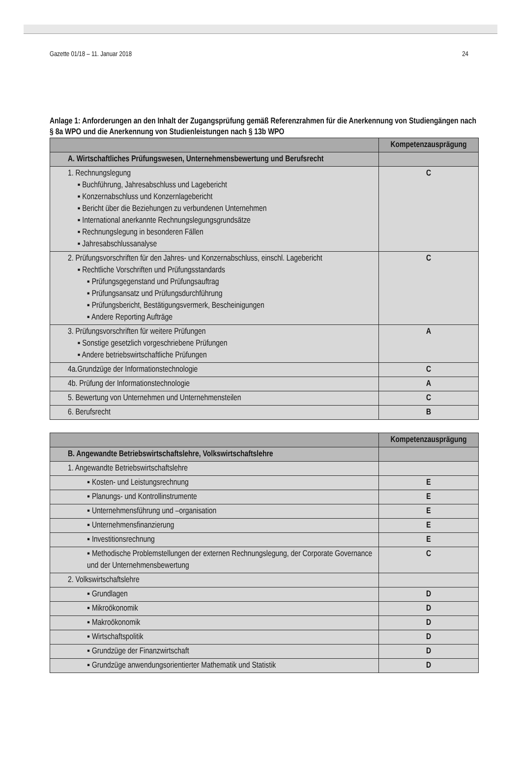Gazette 01/18 – 11. Januar 2018 24
Anlage 1: Anforderungen an den Inhalt der Zugangsprüfung gemäß Referenzrahmen für die Anerkennung von Studiengängen nach § 8a WPO und die Anerkennung von Studienleistungen nach § 13b WPO
| | Kompetenzausprägung |
| --- | --- |
| A. Wirtschaftliches Prüfungswesen, Unternehmensbewertung und Berufsrecht | |
| 1. Rechnungslegung ▪ Buchführung, Jahresabschluss und Lagebericht ▪ Konzernabschluss und Konzernlagebericht ▪ Bericht über die Beziehungen zu verbundenen Unternehmen ▪ International anerkannte Rechnungslegungsgrundsätze ▪ Rechnungslegung in besonderen Fällen ▪ Jahresabschlussanalyse | C |
| 2. Prüfungsvorschriften für den Jahres- und Konzernabschluss, einschl. Lagebericht ▪ Rechtliche Vorschriften und Prüfungsstandards ▪ Prüfungsgegenstand und Prüfungsauftrag ▪ Prüfungsansatz und Prüfungsdurchführung ▪ Prüfungsbericht, Bestätigungsvermerk, Bescheinigungen ▪ Andere Reporting Aufträge | C |
| 3. Prüfungsvorschriften für weitere Prüfungen ▪ Sonstige gesetzlich vorgeschriebene Prüfungen ▪ Andere betriebswirtschaftliche Prüfungen | A |
| 4a.Grundzüge der Informationstechnologie | C |
| 4b. Prüfung der Informationstechnologie | A |
| 5. Bewertung von Unternehmen und Unternehmensteilen | C |
| 6. Berufsrecht | B |
| | Kompetenzausprägung |
| --- | --- |
| B. Angewandte Betriebswirtschaftslehre, Volkswirtschaftslehre | |
| 1. Angewandte Betriebswirtschaftslehre | |
| ▪ Kosten- und Leistungsrechnung | E |
| ▪ Planungs- und Kontrollinstrumente | E |
| ▪ Unternehmensführung und –organisation | E |
| ▪ Unternehmensfinanzierung | E |
| ▪ Investitionsrechnung | E |
| ▪ Methodische Problemstellungen der externen Rechnungslegung, der Corporate Governance und der Unternehmensbewertung | C |
| 2. Volkswirtschaftslehre | |
| ▪ Grundlagen | D |
| ▪ Mikroökonomik | D |
| ▪ Makroökonomik | D |
| ▪ Wirtschaftspolitik | D |
| ▪ Grundzüge der Finanzwirtschaft | D |
| ▪ Grundzüge anwendungsorientierter Mathematik und Statistik | D |